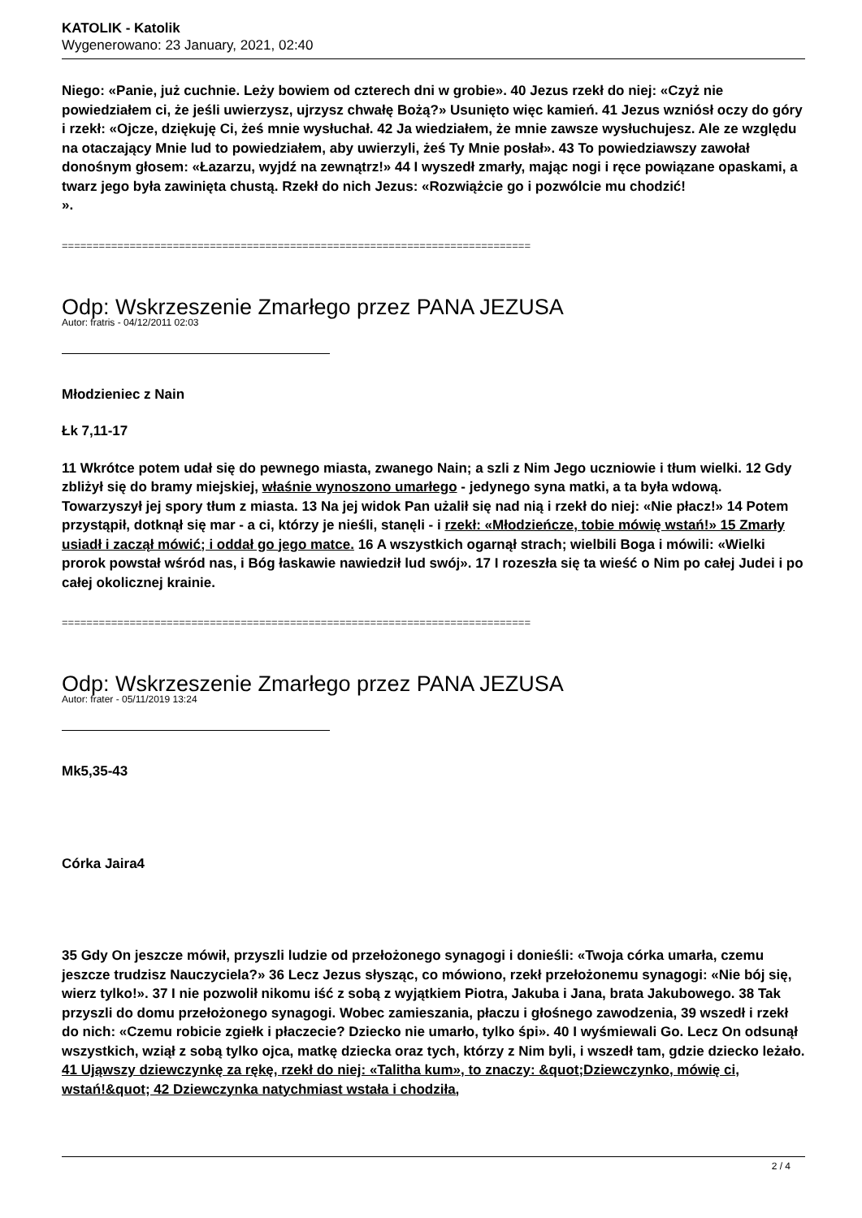KATOLIK - Katolik
Wygenerowano: 23 January, 2021, 02:40
Niego: «Panie, już cuchnie. Leży bowiem od czterech dni w grobie». 40 Jezus rzekł do niej: «Czyż nie powiedziałem ci, że jeśli uwierzysz, ujrzysz chwałę Bożą?» Usunięto więc kamień. 41 Jezus wzniósł oczy do góry i rzekł: «Ojcze, dziękuję Ci, żeś mnie wysłuchał. 42 Ja wiedziałem, że mnie zawsze wysłuchujesz. Ale ze względu na otaczający Mnie lud to powiedziałem, aby uwierzyli, żeś Ty Mnie posłał». 43 To powiedziawszy zawołał donośnym głosem: «Łazarzu, wyjdź na zewnątrz!» 44 I wyszedł zmarły, mając nogi i ręce powiązane opaskami, a twarz jego była zawinięta chustą. Rzekł do nich Jezus: «Rozwiążcie go i pozwólcie mu chodzić!
».
============================================================================
Odp: Wskrzeszenie Zmarłego przez PANA JEZUSA
Autor: fratris - 04/12/2011 02:03
Młodzieniec z Nain
Łk 7,11-17
11 Wkrótce potem udał się do pewnego miasta, zwanego Nain; a szli z Nim Jego uczniowie i tłum wielki. 12 Gdy zbliżył się do bramy miejskiej, właśnie wynoszono umarłego - jedynego syna matki, a ta była wdową. Towarzyszył jej spory tłum z miasta. 13 Na jej widok Pan użalił się nad nią i rzekł do niej: «Nie płacz!» 14 Potem przystąpił, dotknął się mar - a ci, którzy je nieśli, stanęli - i rzekł: «Młodzieńcze, tobie mówię wstań!» 15 Zmarły usiadł i zaczął mówić; i oddał go jego matce. 16 A wszystkich ogarnął strach; wielbili Boga i mówili: «Wielki prorok powstał wśród nas, i Bóg łaskawie nawiedził lud swój». 17 I rozeszła się ta wieść o Nim po całej Judei i po całej okolicznej krainie.
============================================================================
Odp: Wskrzeszenie Zmarłego przez PANA JEZUSA
Autor: frater - 05/11/2019 13:24
Mk5,35-43
Córka Jaira4
35 Gdy On jeszcze mówił, przyszli ludzie od przełożonego synagogi i donieśli: «Twoja córka umarła, czemu jeszcze trudzisz Nauczyciela?» 36 Lecz Jezus słysząc, co mówiono, rzekł przełożonemu synagogi: «Nie bój się, wierz tylko!». 37 I nie pozwolił nikomu iść z sobą z wyjątkiem Piotra, Jakuba i Jana, brata Jakubowego. 38 Tak przyszli do domu przełożonego synagogi. Wobec zamieszania, płaczu i głośnego zawodzenia, 39 wszedł i rzekł do nich: «Czemu robicie zgiełk i płaczecie? Dziecko nie umarło, tylko śpi». 40 I wyśmiewali Go. Lecz On odsunął wszystkich, wziął z sobą tylko ojca, matkę dziecka oraz tych, którzy z Nim byli, i wszedł tam, gdzie dziecko leżało. 41 Ująwszy dziewczynkę za rękę, rzekł do niej: «Talitha kum», to znaczy: &quot;Dziewczynko, mówię ci, wstań!&quot; 42 Dziewczynka natychmiast wstała i chodziła,
2 / 4